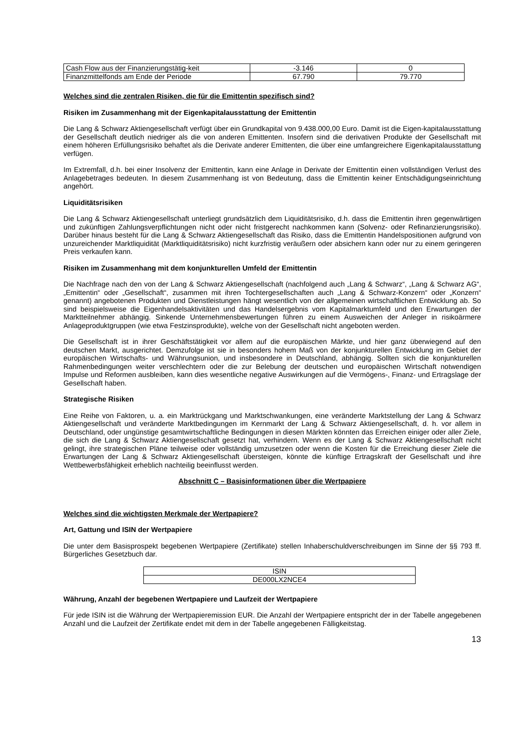| Cash Flow aus der Finanzierungstätig-keit | -3.146 | 0 |
| Finanzmittelfonds am Ende der Periode | 67.790 | 79.770 |
Welches sind die zentralen Risiken, die für die Emittentin spezifisch sind?
Risiken im Zusammenhang mit der Eigenkapitalausstattung der Emittentin
Die Lang & Schwarz Aktiengesellschaft verfügt über ein Grundkapital von 9.438.000,00 Euro. Damit ist die Eigen-kapitalausstattung der Gesellschaft deutlich niedriger als die von anderen Emittenten. Insofern sind die derivativen Produkte der Gesellschaft mit einem höheren Erfüllungsrisiko behaftet als die Derivate anderer Emittenten, die über eine umfangreichere Eigenkapitalausstattung verfügen.
Im Extremfall, d.h. bei einer Insolvenz der Emittentin, kann eine Anlage in Derivate der Emittentin einen vollständigen Verlust des Anlagebetrages bedeuten. In diesem Zusammenhang ist von Bedeutung, dass die Emittentin keiner Entschädigungseinrichtung angehört.
Liquiditätsrisiken
Die Lang & Schwarz Aktiengesellschaft unterliegt grundsätzlich dem Liquiditätsrisiko, d.h. dass die Emittentin ihren gegenwärtigen und zukünftigen Zahlungsverpflichtungen nicht oder nicht fristgerecht nachkommen kann (Solvenz- oder Refinanzierungsrisiko). Darüber hinaus besteht für die Lang & Schwarz Aktiengesellschaft das Risiko, dass die Emittentin Handelspositionen aufgrund von unzureichender Marktliquidität (Marktliquiditätsrisiko) nicht kurzfristig veräußern oder absichern kann oder nur zu einem geringeren Preis verkaufen kann.
Risiken im Zusammenhang mit dem konjunkturellen Umfeld der Emittentin
Die Nachfrage nach den von der Lang & Schwarz Aktiengesellschaft (nachfolgend auch „Lang & Schwarz“, „Lang & Schwarz AG“, „Emittentin“ oder „Gesellschaft“, zusammen mit ihren Tochtergesellschaften auch „Lang & Schwarz-Konzern“ oder „Konzern“ genannt) angebotenen Produkten und Dienstleistungen hängt wesentlich von der allgemeinen wirtschaftlichen Entwicklung ab. So sind beispielsweise die Eigenhandelsaktivitäten und das Handelsergebnis vom Kapitalmarktumfeld und den Erwartungen der Marktteilnehmer abhängig. Sinkende Unternehmensbewertungen führen zu einem Ausweichen der Anleger in risikoärmere Anlageproduktgruppen (wie etwa Festzinsprodukte), welche von der Gesellschaft nicht angeboten werden.
Die Gesellschaft ist in ihrer Geschäftstätigkeit vor allem auf die europäischen Märkte, und hier ganz überwiegend auf den deutschen Markt, ausgerichtet. Demzufolge ist sie in besonders hohem Maß von der konjunkturellen Entwicklung im Gebiet der europäischen Wirtschafts- und Währungsunion, und insbesondere in Deutschland, abhängig. Sollten sich die konjunkturellen Rahmenbedingungen weiter verschlechtern oder die zur Belebung der deutschen und europäischen Wirtschaft notwendigen Impulse und Reformen ausbleiben, kann dies wesentliche negative Auswirkungen auf die Vermögens-, Finanz- und Ertragslage der Gesellschaft haben.
Strategische Risiken
Eine Reihe von Faktoren, u. a. ein Marktrückgang und Marktschwankungen, eine veränderte Marktstellung der Lang & Schwarz Aktiengesellschaft und veränderte Marktbedingungen im Kernmarkt der Lang & Schwarz Aktiengesellschaft, d. h. vor allem in Deutschland, oder ungünstige gesamtwirtschaftliche Bedingungen in diesen Märkten könnten das Erreichen einiger oder aller Ziele, die sich die Lang & Schwarz Aktiengesellschaft gesetzt hat, verhindern. Wenn es der Lang & Schwarz Aktiengesellschaft nicht gelingt, ihre strategischen Pläne teilweise oder vollständig umzusetzen oder wenn die Kosten für die Erreichung dieser Ziele die Erwartungen der Lang & Schwarz Aktiengesellschaft übersteigen, könnte die künftige Ertragskraft der Gesellschaft und ihre Wettbewerbsfähigkeit erheblich nachteilig beeinflusst werden.
Abschnitt C – Basisinformationen über die Wertpapiere
Welches sind die wichtigsten Merkmale der Wertpapiere?
Art, Gattung und ISIN der Wertpapiere
Die unter dem Basisprospekt begebenen Wertpapiere (Zertifikate) stellen Inhaberschuldverschreibungen im Sinne der §§ 793 ff. Bürgerliches Gesetzbuch dar.
| ISIN |
| DE000LX2NCE4 |
Währung, Anzahl der begebenen Wertpapiere und Laufzeit der Wertpapiere
Für jede ISIN ist die Währung der Wertpapieremission EUR. Die Anzahl der Wertpapiere entspricht der in der Tabelle angegebenen Anzahl und die Laufzeit der Zertifikate endet mit dem in der Tabelle angegebenen Fälligkeitstag.
13